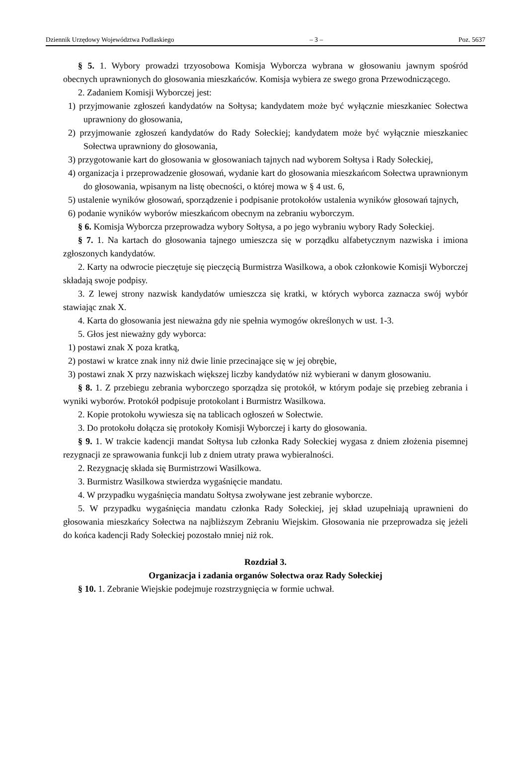Dziennik Urzędowy Województwa Podlaskiego – 3 – Poz. 5637
§ 5. 1. Wybory prowadzi trzyosobowa Komisja Wyborcza wybrana w głosowaniu jawnym spośród obecnych uprawnionych do głosowania mieszkańców. Komisja wybiera ze swego grona Przewodniczącego.
2. Zadaniem Komisji Wyborczej jest:
1) przyjmowanie zgłoszeń kandydatów na Sołtysa; kandydatem może być wyłącznie mieszkaniec Sołectwa uprawniony do głosowania,
2) przyjmowanie zgłoszeń kandydatów do Rady Sołeckiej; kandydatem może być wyłącznie mieszkaniec Sołectwa uprawniony do głosowania,
3) przygotowanie kart do głosowania w głosowaniach tajnych nad wyborem Sołtysa i Rady Sołeckiej,
4) organizacja i przeprowadzenie głosowań, wydanie kart do głosowania mieszkańcom Sołectwa uprawnionym do głosowania, wpisanym na listę obecności, o której mowa w § 4 ust. 6,
5) ustalenie wyników głosowań, sporządzenie i podpisanie protokołów ustalenia wyników głosowań tajnych,
6) podanie wyników wyborów mieszkańcom obecnym na zebraniu wyborczym.
§ 6. Komisja Wyborcza przeprowadza wybory Sołtysa, a po jego wybraniu wybory Rady Sołeckiej.
§ 7. 1. Na kartach do głosowania tajnego umieszcza się w porządku alfabetycznym nazwiska i imiona zgłoszonych kandydatów.
2. Karty na odwrocie pieczętuje się pieczęcią Burmistrza Wasilkowa, a obok członkowie Komisji Wyborczej składają swoje podpisy.
3. Z lewej strony nazwisk kandydatów umieszcza się kratki, w których wyborca zaznacza swój wybór stawiając znak X.
4. Karta do głosowania jest nieważna gdy nie spełnia wymogów określonych w ust. 1-3.
5. Głos jest nieważny gdy wyborca:
1) postawi znak X poza kratką,
2) postawi w kratce znak inny niż dwie linie przecinające się w jej obrębie,
3) postawi znak X przy nazwiskach większej liczby kandydatów niż wybierani w danym głosowaniu.
§ 8. 1. Z przebiegu zebrania wyborczego sporządza się protokół, w którym podaje się przebieg zebrania i wyniki wyborów. Protokół podpisuje protokolant i Burmistrz Wasilkowa.
2. Kopie protokołu wywiesza się na tablicach ogłoszeń w Sołectwie.
3. Do protokołu dołącza się protokoły Komisji Wyborczej i karty do głosowania.
§ 9. 1. W trakcie kadencji mandat Sołtysa lub członka Rady Sołeckiej wygasa z dniem złożenia pisemnej rezygnacji ze sprawowania funkcji lub z dniem utraty prawa wybieralności.
2. Rezygnację składa się Burmistrzowi Wasilkowa.
3. Burmistrz Wasilkowa stwierdza wygaśnięcie mandatu.
4. W przypadku wygaśnięcia mandatu Sołtysa zwoływane jest zebranie wyborcze.
5. W przypadku wygaśnięcia mandatu członka Rady Sołeckiej, jej skład uzupełniają uprawnieni do głosowania mieszkańcy Sołectwa na najbliższym Zebraniu Wiejskim. Głosowania nie przeprowadza się jeżeli do końca kadencji Rady Sołeckiej pozostało mniej niż rok.
Rozdział 3.
Organizacja i zadania organów Sołectwa oraz Rady Sołeckiej
§ 10. 1. Zebranie Wiejskie podejmuje rozstrzygnięcia w formie uchwał.